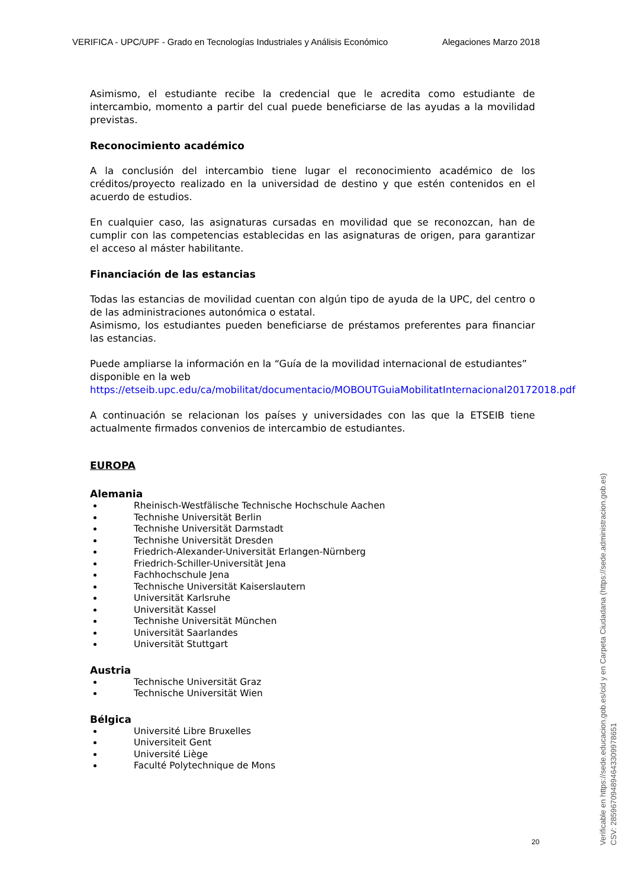VERIFICA - UPC/UPF - Grado en Tecnologías Industriales y Análisis Económico Alegaciones Marzo 2018
Asimismo, el estudiante recibe la credencial que le acredita como estudiante de intercambio, momento a partir del cual puede beneficiarse de las ayudas a la movilidad previstas.
Reconocimiento académico
A la conclusión del intercambio tiene lugar el reconocimiento académico de los créditos/proyecto realizado en la universidad de destino y que estén contenidos en el acuerdo de estudios.
En cualquier caso, las asignaturas cursadas en movilidad que se reconozcan, han de cumplir con las competencias establecidas en las asignaturas de origen, para garantizar el acceso al máster habilitante.
Financiación de las estancias
Todas las estancias de movilidad cuentan con algún tipo de ayuda de la UPC, del centro o de las administraciones autonómica o estatal.
Asimismo, los estudiantes pueden beneficiarse de préstamos preferentes para financiar las estancias.
Puede ampliarse la información en la “Guía de la movilidad internacional de estudiantes” disponible en la web https://etseib.upc.edu/ca/mobilitat/documentacio/MOBOUTGuiaMobilitatInternacional20172018.pdf
A continuación se relacionan los países y universidades con las que la ETSEIB tiene actualmente firmados convenios de intercambio de estudiantes.
EUROPA
Alemania
Rheinisch-Westfälische Technische Hochschule Aachen
Technishe Universität Berlin
Technishe Universität Darmstadt
Technishe Universität Dresden
Friedrich-Alexander-Universität Erlangen-Nürnberg
Friedrich-Schiller-Universität Jena
Fachhochschule Jena
Technische Universität Kaiserslautern
Universität Karlsruhe
Universität Kassel
Technishe Universität München
Universität Saarlandes
Universität Stuttgart
Austria
Technische Universität Graz
Technische Universität Wien
Bélgica
Université Libre Bruxelles
Universiteit Gent
Université Liège
Faculté Polytechnique de Mons
20
Verificable en https://sede.educacion.gob.es/cid y en Carpeta Ciudadana (https://sede.administracion.gob.es)
CSV: 285967094894643309978651